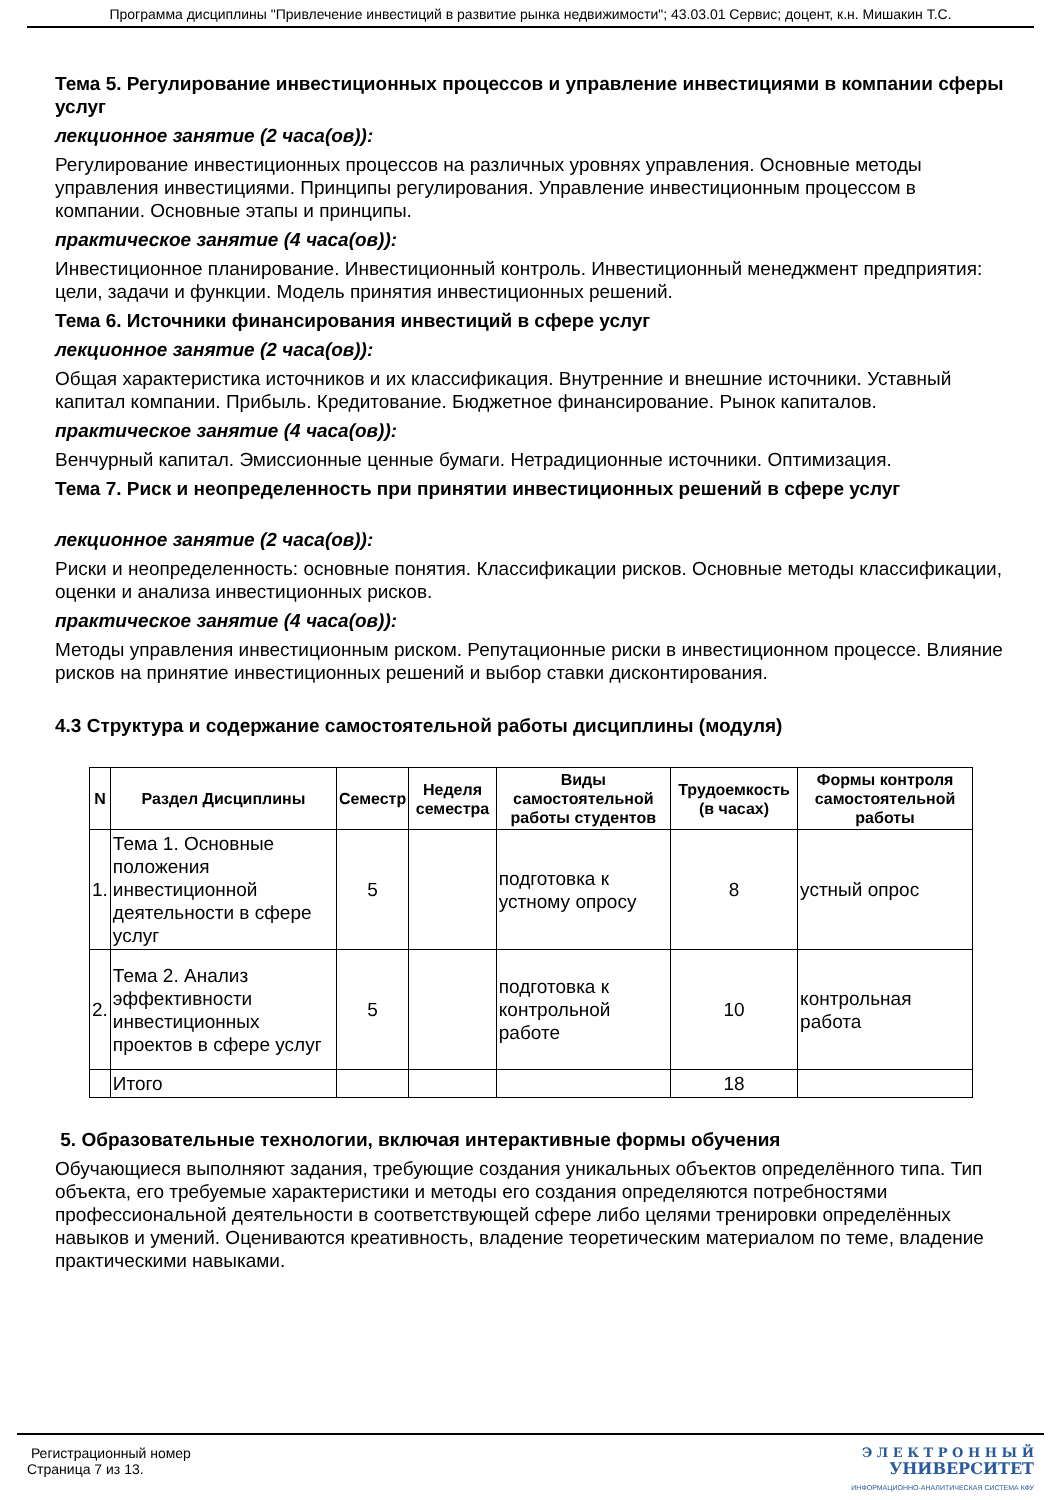Программа дисциплины "Привлечение инвестиций в развитие рынка недвижимости"; 43.03.01 Сервис; доцент, к.н. Мишакин Т.С.
Тема 5. Регулирование инвестиционных процессов и управление инвестициями в компании сферы услуг
лекционное занятие (2 часа(ов)):
Регулирование инвестиционных процессов на различных уровнях управления. Основные методы управления инвестициями. Принципы регулирования. Управление инвестиционным процессом в компании. Основные этапы и принципы.
практическое занятие (4 часа(ов)):
Инвестиционное планирование. Инвестиционный контроль. Инвестиционный менеджмент предприятия: цели, задачи и функции. Модель принятия инвестиционных решений.
Тема 6. Источники финансирования инвестиций в сфере услуг
лекционное занятие (2 часа(ов)):
Общая характеристика источников и их классификация. Внутренние и внешние источники. Уставный капитал компании. Прибыль. Кредитование. Бюджетное финансирование. Рынок капиталов.
практическое занятие (4 часа(ов)):
Венчурный капитал. Эмиссионные ценные бумаги. Нетрадиционные источники. Оптимизация.
Тема 7. Риск и неопределенность при принятии инвестиционных решений в сфере услуг
лекционное занятие (2 часа(ов)):
Риски и неопределенность: основные понятия. Классификации рисков. Основные методы классификации, оценки и анализа инвестиционных рисков.
практическое занятие (4 часа(ов)):
Методы управления инвестиционным риском. Репутационные риски в инвестиционном процессе. Влияние рисков на принятие инвестиционных решений и выбор ставки дисконтирования.
4.3 Структура и содержание самостоятельной работы дисциплины (модуля)
| N | Раздел Дисциплины | Семестр | Неделя семестра | Виды самостоятельной работы студентов | Трудоемкость (в часах) | Формы контроля самостоятельной работы |
| --- | --- | --- | --- | --- | --- | --- |
| 1. | Тема 1. Основные положения инвестиционной деятельности в сфере услуг | 5 | | подготовка к устному опросу | 8 | устный опрос |
| 2. | Тема 2. Анализ эффективности инвестиционных проектов в сфере услуг | 5 | | подготовка к контрольной работе | 10 | контрольная работа |
| | Итого | | | | 18 | |
5. Образовательные технологии, включая интерактивные формы обучения
Обучающиеся выполняют задания, требующие создания уникальных объектов определённого типа. Тип объекта, его требуемые характеристики и методы его создания определяются потребностями профессиональной деятельности в соответствующей сфере либо целями тренировки определённых навыков и умений. Оцениваются креативность, владение теоретическим материалом по теме, владение практическими навыками.
Регистрационный номер
Страница 7 из 13.
Э Л Е К Т Р О Н Н Ы Й
УНИВЕРСИТЕТ
ИНФОРМАЦИОННО-АНАЛИТИЧЕСКАЯ СИСТЕМА КФУ